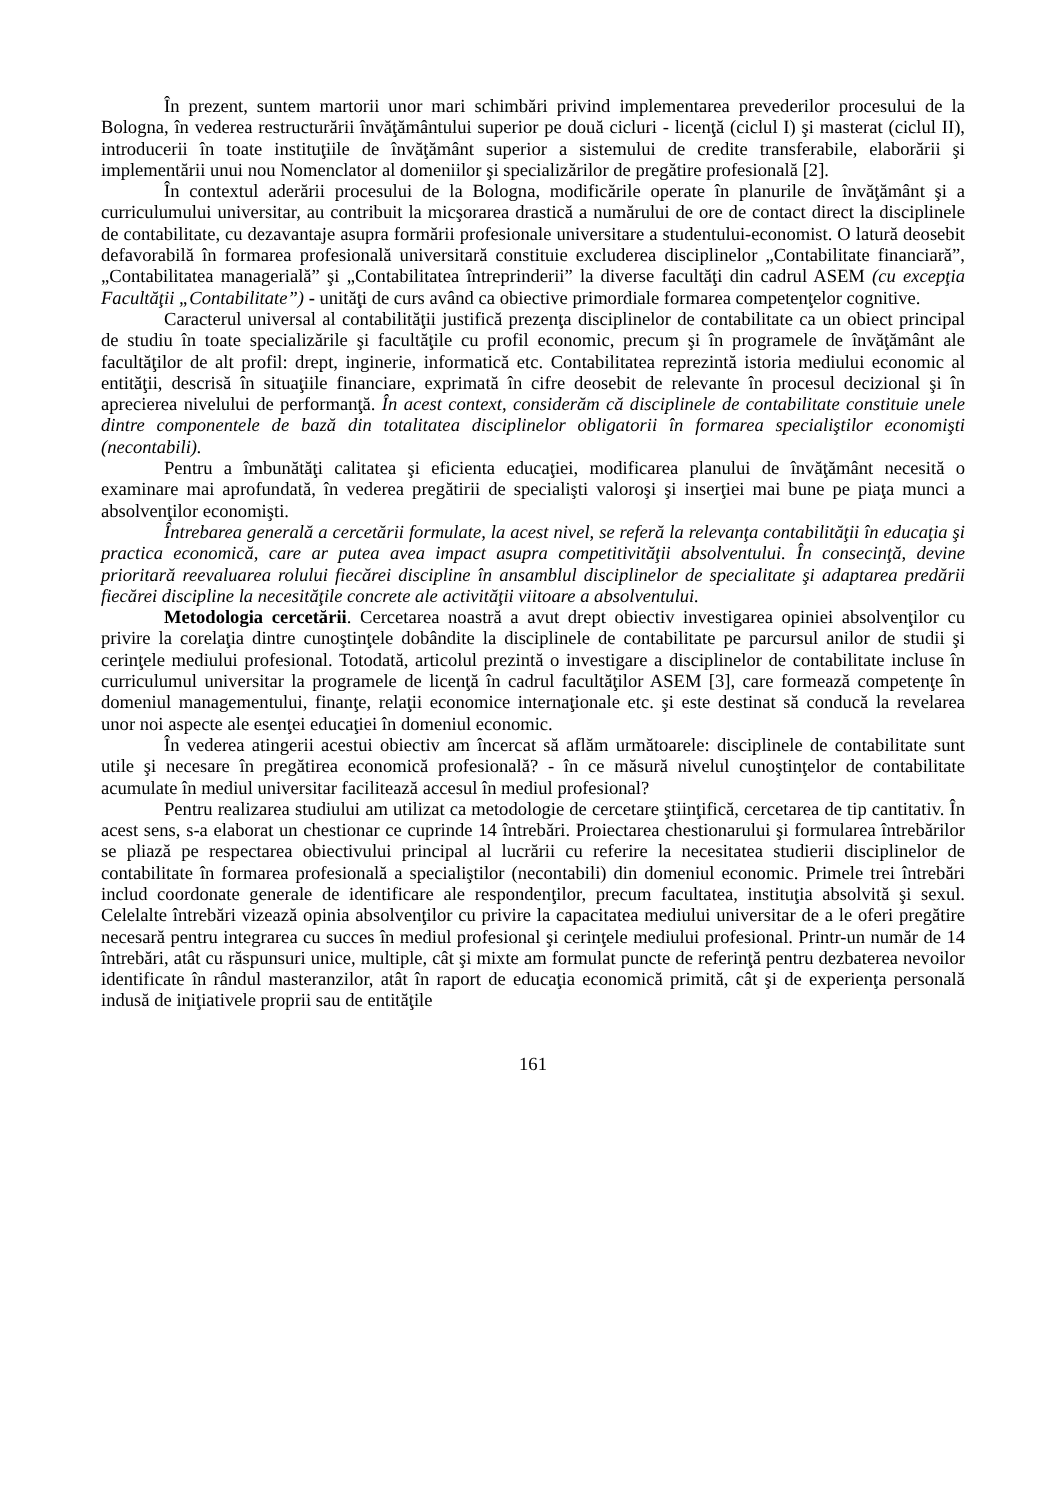În prezent, suntem martorii unor mari schimbări privind implementarea prevederilor procesului de la Bologna, în vederea restructurării învăţământului superior pe două cicluri - licenţă (ciclul I) şi masterat (ciclul II), introducerii în toate instituţiile de învăţământ superior a sistemului de credite transferabile, elaborării şi implementării unui nou Nomenclator al domeniilor şi specializărilor de pregătire profesională [2].
În contextul aderării procesului de la Bologna, modificările operate în planurile de învăţământ şi a curriculumului universitar, au contribuit la micşorarea drastică a numărului de ore de contact direct la disciplinele de contabilitate, cu dezavantaje asupra formării profesionale universitare a studentului-economist. O latură deosebit defavorabilă în formarea profesională universitară constituie excluderea disciplinelor „Contabilitate financiară”, „Contabilitatea managerială” şi „Contabilitatea întreprinderii” la diverse facultăţi din cadrul ASEM (cu excepţia Facultăţii „Contabilitate”) - unităţi de curs având ca obiective primordiale formarea competenţelor cognitive.
Caracterul universal al contabilităţii justifică prezenţa disciplinelor de contabilitate ca un obiect principal de studiu în toate specializările şi facultăţile cu profil economic, precum şi în programele de învăţământ ale facultăţilor de alt profil: drept, inginerie, informatică etc. Contabilitatea reprezintă istoria mediului economic al entităţii, descrisă în situaţiile financiare, exprimată în cifre deosebit de relevante în procesul decizional şi în aprecierea nivelului de performanţă. În acest context, considerăm că disciplinele de contabilitate constituie unele dintre componentele de bază din totalitatea disciplinelor obligatorii în formarea specialiştilor economişti (necontabili).
Pentru a îmbunătăţi calitatea şi eficienta educaţiei, modificarea planului de învăţământ necesită o examinare mai aprofundată, în vederea pregătirii de specialişti valoroşi şi inserţiei mai bune pe piaţa munci a absolvenţilor economişti.
Întrebarea generală a cercetării formulate, la acest nivel, se referă la relevanţa contabilităţii în educaţia şi practica economică, care ar putea avea impact asupra competitivităţii absolventului. În consecinţă, devine prioritară reevaluarea rolului fiecărei discipline în ansamblul disciplinelor de specialitate şi adaptarea predării fiecărei discipline la necesităţile concrete ale activităţii viitoare a absolventului.
Metodologia cercetării. Cercetarea noastră a avut drept obiectiv investigarea opiniei absolvenţilor cu privire la corelaţia dintre cunoştinţele dobândite la disciplinele de contabilitate pe parcursul anilor de studii şi cerinţele mediului profesional. Totodată, articolul prezintă o investigare a disciplinelor de contabilitate incluse în curriculumul universitar la programele de licenţă în cadrul facultăţilor ASEM [3], care formează competenţe în domeniul managementului, finanţe, relaţii economice internaţionale etc. şi este destinat să conducă la revelarea unor noi aspecte ale esenţei educaţiei în domeniul economic.
În vederea atingerii acestui obiectiv am încercat să aflăm următoarele: disciplinele de contabilitate sunt utile şi necesare în pregătirea economică profesională? - în ce măsură nivelul cunoştinţelor de contabilitate acumulate în mediul universitar facilitează accesul în mediul profesional?
Pentru realizarea studiului am utilizat ca metodologie de cercetare ştiinţifică, cercetarea de tip cantitativ. În acest sens, s-a elaborat un chestionar ce cuprinde 14 întrebări. Proiectarea chestionarului şi formularea întrebărilor se pliază pe respectarea obiectivului principal al lucrării cu referire la necesitatea studierii disciplinelor de contabilitate în formarea profesională a specialiştilor (necontabili) din domeniul economic. Primele trei întrebări includ coordonate generale de identificare ale respondenţilor, precum facultatea, instituţia absolvită şi sexul. Celelalte întrebări vizează opinia absolvenţilor cu privire la capacitatea mediului universitar de a le oferi pregătire necesară pentru integrarea cu succes în mediul profesional şi cerinţele mediului profesional. Printr-un număr de 14 întrebări, atât cu răspunsuri unice, multiple, cât şi mixte am formulat puncte de referinţă pentru dezbaterea nevoilor identificate în rândul masteranzilor, atât în raport de educaţia economică primită, cât şi de experienţa personală indusă de iniţiativele proprii sau de entităţile
161